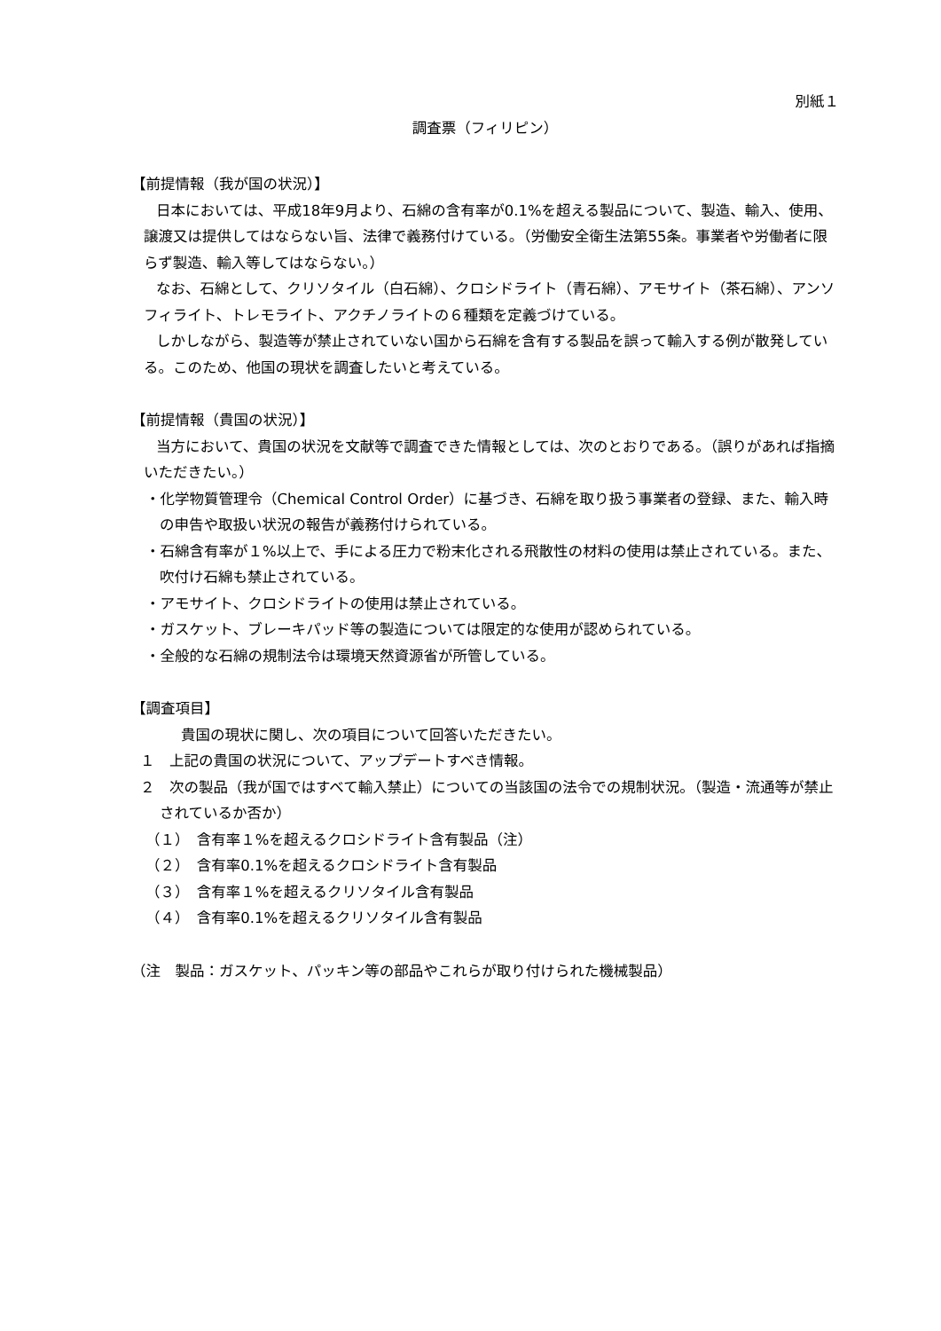別紙１
調査票（フィリピン）
【前提情報（我が国の状況）】
日本においては、平成18年9月より、石綿の含有率が0.1%を超える製品について、製造、輸入、使用、譲渡又は提供してはならない旨、法律で義務付けている。（労働安全衛生法第55条。事業者や労働者に限らず製造、輸入等してはならない。）
なお、石綿として、クリソタイル（白石綿）、クロシドライト（青石綿）、アモサイト（茶石綿）、アンソフィライト、トレモライト、アクチノライトの６種類を定義づけている。
しかしながら、製造等が禁止されていない国から石綿を含有する製品を誤って輸入する例が散発している。このため、他国の現状を調査したいと考えている。
【前提情報（貴国の状況）】
当方において、貴国の状況を文献等で調査できた情報としては、次のとおりである。（誤りがあれば指摘いただきたい。）
・化学物質管理令（Chemical Control Order）に基づき、石綿を取り扱う事業者の登録、また、輸入時の申告や取扱い状況の報告が義務付けられている。
・石綿含有率が１%以上で、手による圧力で粉末化される飛散性の材料の使用は禁止されている。また、吹付け石綿も禁止されている。
・アモサイト、クロシドライトの使用は禁止されている。
・ガスケット、ブレーキパッド等の製造については限定的な使用が認められている。
・全般的な石綿の規制法令は環境天然資源省が所管している。
【調査項目】
貴国の現状に関し、次の項目について回答いただきたい。
１　上記の貴国の状況について、アップデートすべき情報。
２　次の製品（我が国ではすべて輸入禁止）についての当該国の法令での規制状況。（製造・流通等が禁止されているか否か）
（１）　含有率１%を超えるクロシドライト含有製品（注）
（２）　含有率0.1%を超えるクロシドライト含有製品
（３）　含有率１%を超えるクリソタイル含有製品
（４）　含有率0.1%を超えるクリソタイル含有製品
（注　製品：ガスケット、パッキン等の部品やこれらが取り付けられた機械製品）